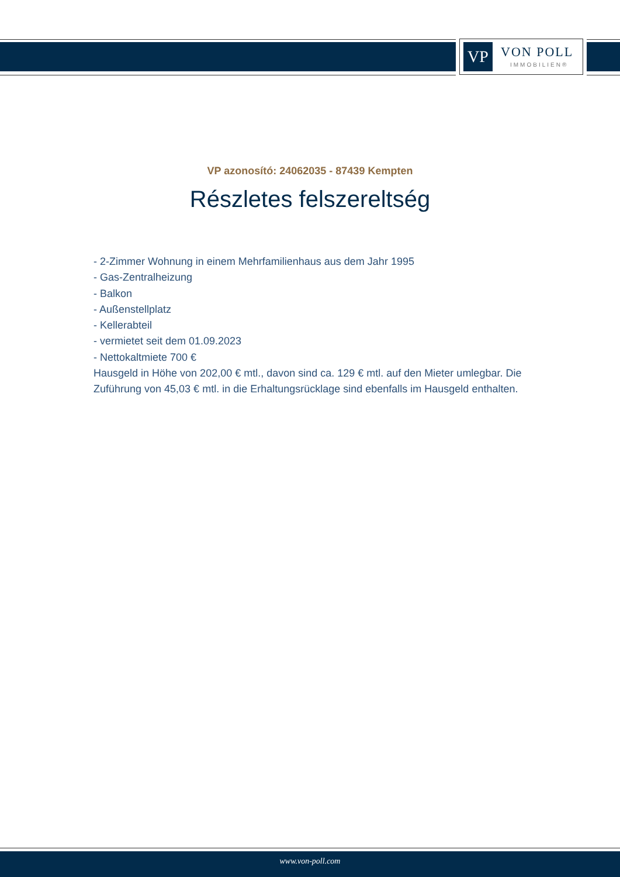VP
VON POLL
IMMOBILIEN®
VP azonosító: 24062035 - 87439 Kempten
Részletes felszereltség
- 2-Zimmer Wohnung in einem Mehrfamilienhaus aus dem Jahr 1995
- Gas-Zentralheizung
- Balkon
- Außenstellplatz
- Kellerabteil
- vermietet seit dem 01.09.2023
- Nettokaltmiete 700 €
Hausgeld in Höhe von 202,00 € mtl., davon sind ca. 129 € mtl. auf den Mieter umlegbar. Die Zuführung von 45,03 € mtl. in die Erhaltungsrücklage sind ebenfalls im Hausgeld enthalten.
www.von-poll.com